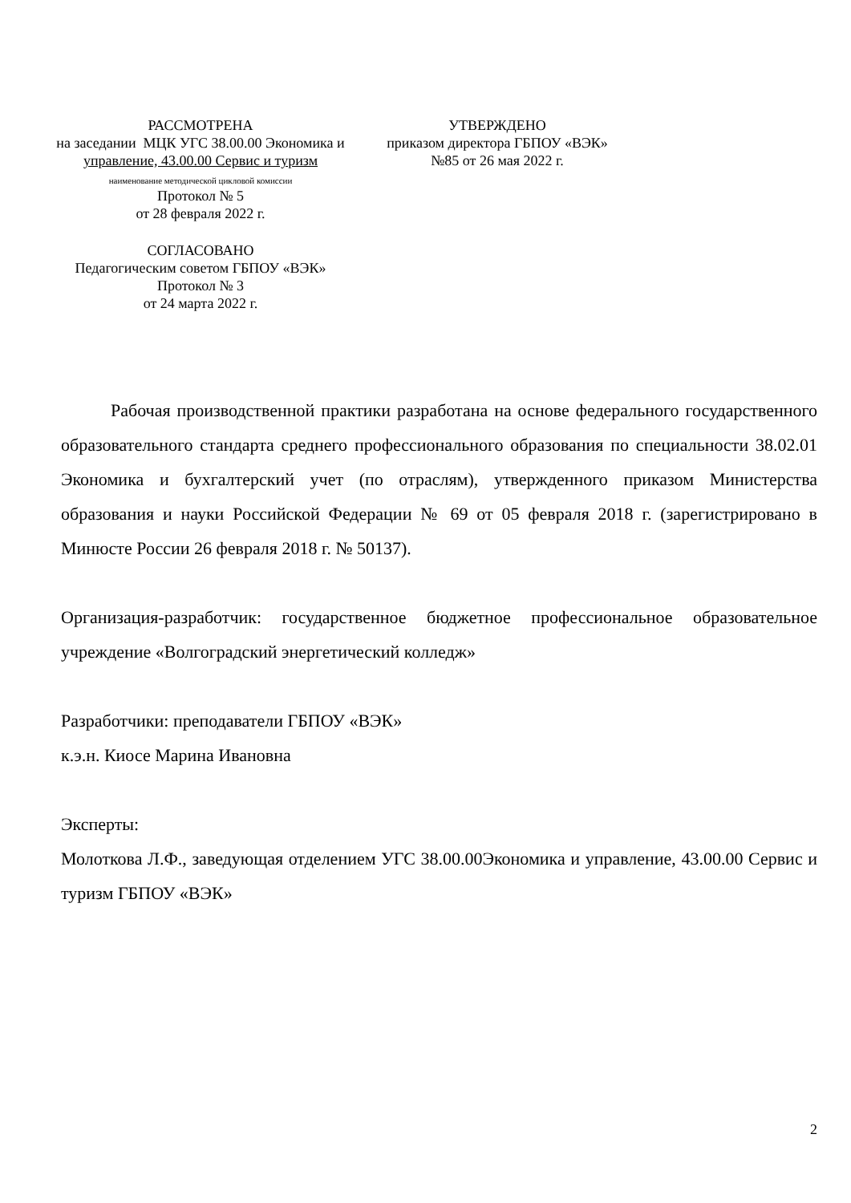РАССМОТРЕНА
на заседании МЦК УГС 38.00.00 Экономика и
управление, 43.00.00 Сервис и туризм
наименование методической цикловой комиссии
Протокол № 5
от 28 февраля 2022 г.
СОГЛАСОВАНО
Педагогическим советом ГБПОУ «ВЭК»
Протокол № 3
от 24 марта 2022 г.
УТВЕРЖДЕНО
приказом директора ГБПОУ «ВЭК»
№85 от 26 мая 2022 г.
Рабочая производственной практики разработана на основе федерального государственного образовательного стандарта среднего профессионального образования по специальности 38.02.01 Экономика и бухгалтерский учет (по отраслям), утвержденного приказом Министерства образования и науки Российской Федерации № 69 от 05 февраля 2018 г. (зарегистрировано в Минюсте России 26 февраля 2018 г. № 50137).
Организация-разработчик: государственное бюджетное профессиональное образовательное учреждение «Волгоградский энергетический колледж»
Разработчики: преподаватели ГБПОУ «ВЭК»
к.э.н. Киосе Марина Ивановна
Эксперты:
Молоткова Л.Ф., заведующая отделением УГС 38.00.00Экономика и управление, 43.00.00 Сервис и туризм ГБПОУ «ВЭК»
2